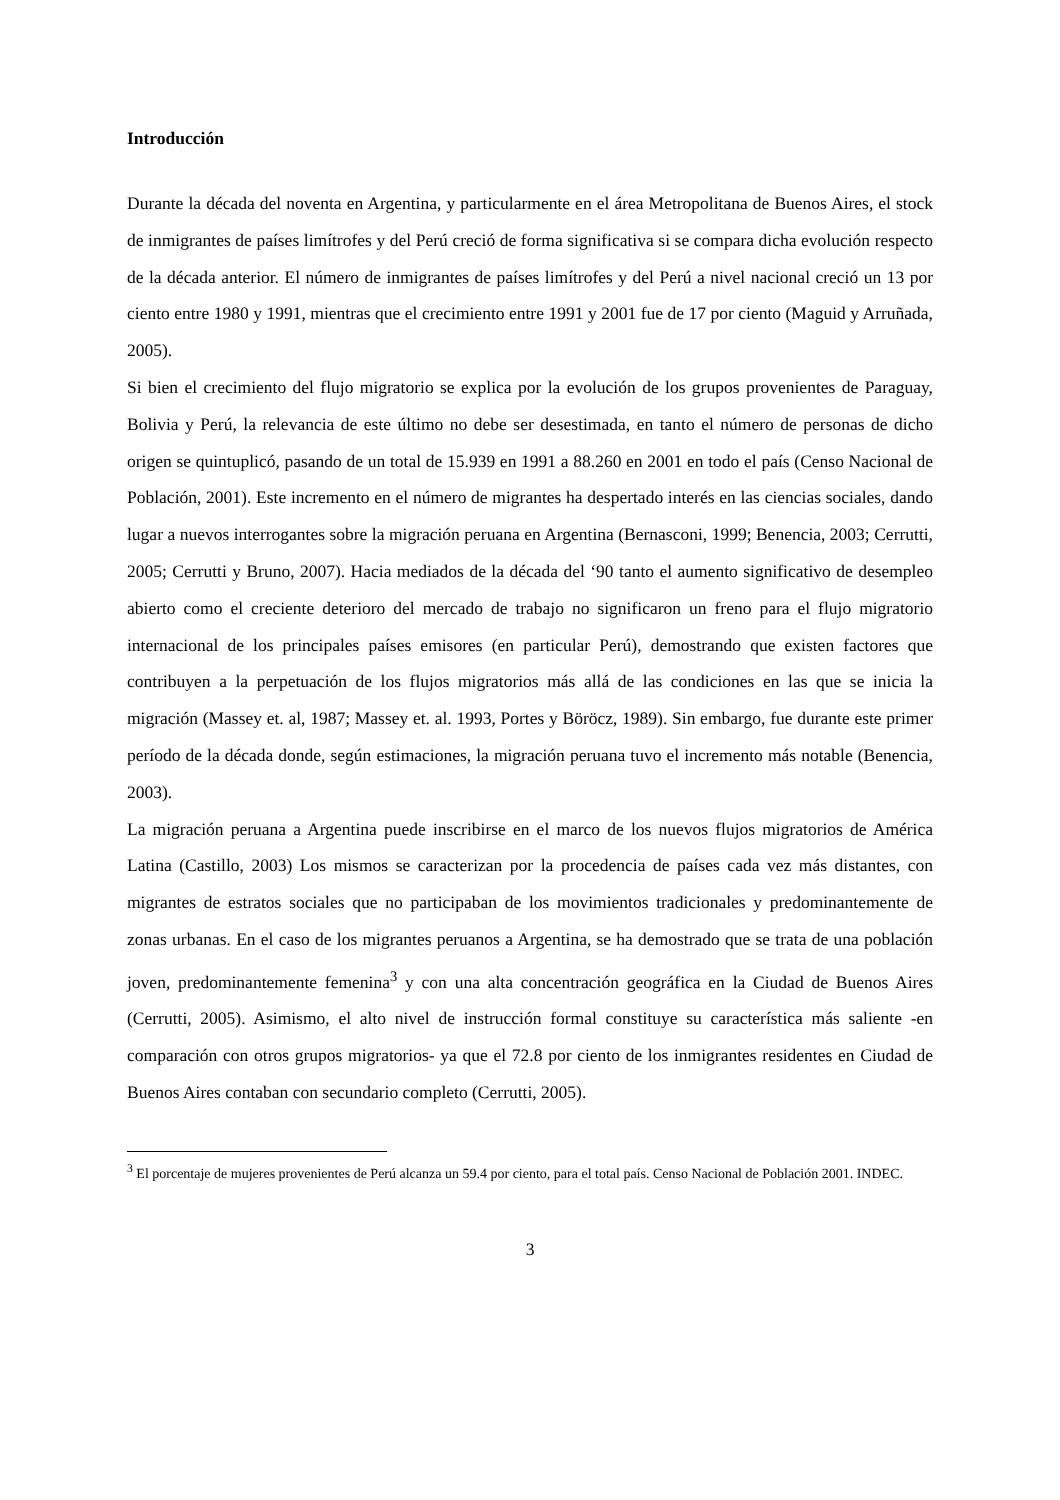Introducción
Durante la década del noventa en Argentina, y particularmente en el área Metropolitana de Buenos Aires, el stock de inmigrantes de países limítrofes y del Perú creció de forma significativa si se compara dicha evolución respecto de la década anterior. El número de inmigrantes de países limítrofes y del Perú a nivel nacional creció un 13 por ciento entre 1980 y 1991, mientras que el crecimiento entre 1991 y 2001 fue de 17 por ciento (Maguid y Arruñada, 2005).
Si bien el crecimiento del flujo migratorio se explica por la evolución de los grupos provenientes de Paraguay, Bolivia y Perú, la relevancia de este último no debe ser desestimada, en tanto el número de personas de dicho origen se quintuplicó, pasando de un total de 15.939 en 1991 a 88.260 en 2001 en todo el país (Censo Nacional de Población, 2001). Este incremento en el número de migrantes ha despertado interés en las ciencias sociales, dando lugar a nuevos interrogantes sobre la migración peruana en Argentina (Bernasconi, 1999; Benencia, 2003; Cerrutti, 2005; Cerrutti y Bruno, 2007). Hacia mediados de la década del ‘90 tanto el aumento significativo de desempleo abierto como el creciente deterioro del mercado de trabajo no significaron un freno para el flujo migratorio internacional de los principales países emisores (en particular Perú), demostrando que existen factores que contribuyen a la perpetuación de los flujos migratorios más allá de las condiciones en las que se inicia la migración (Massey et. al, 1987; Massey et. al. 1993, Portes y Böröcz, 1989). Sin embargo, fue durante este primer período de la década donde, según estimaciones, la migración peruana tuvo el incremento más notable (Benencia, 2003).
La migración peruana a Argentina puede inscribirse en el marco de los nuevos flujos migratorios de América Latina (Castillo, 2003) Los mismos se caracterizan por la procedencia de países cada vez más distantes, con migrantes de estratos sociales que no participaban de los movimientos tradicionales y predominantemente de zonas urbanas. En el caso de los migrantes peruanos a Argentina, se ha demostrado que se trata de una población joven, predominantemente femenina<sup>3</sup> y con una alta concentración geográfica en la Ciudad de Buenos Aires (Cerrutti, 2005). Asimismo, el alto nivel de instrucción formal constituye su característica más saliente -en comparación con otros grupos migratorios- ya que el 72.8 por ciento de los inmigrantes residentes en Ciudad de Buenos Aires contaban con secundario completo (Cerrutti, 2005).
<sup>3</sup> El porcentaje de mujeres provenientes de Perú alcanza un 59.4 por ciento, para el total país. Censo Nacional de Población 2001. INDEC.
3